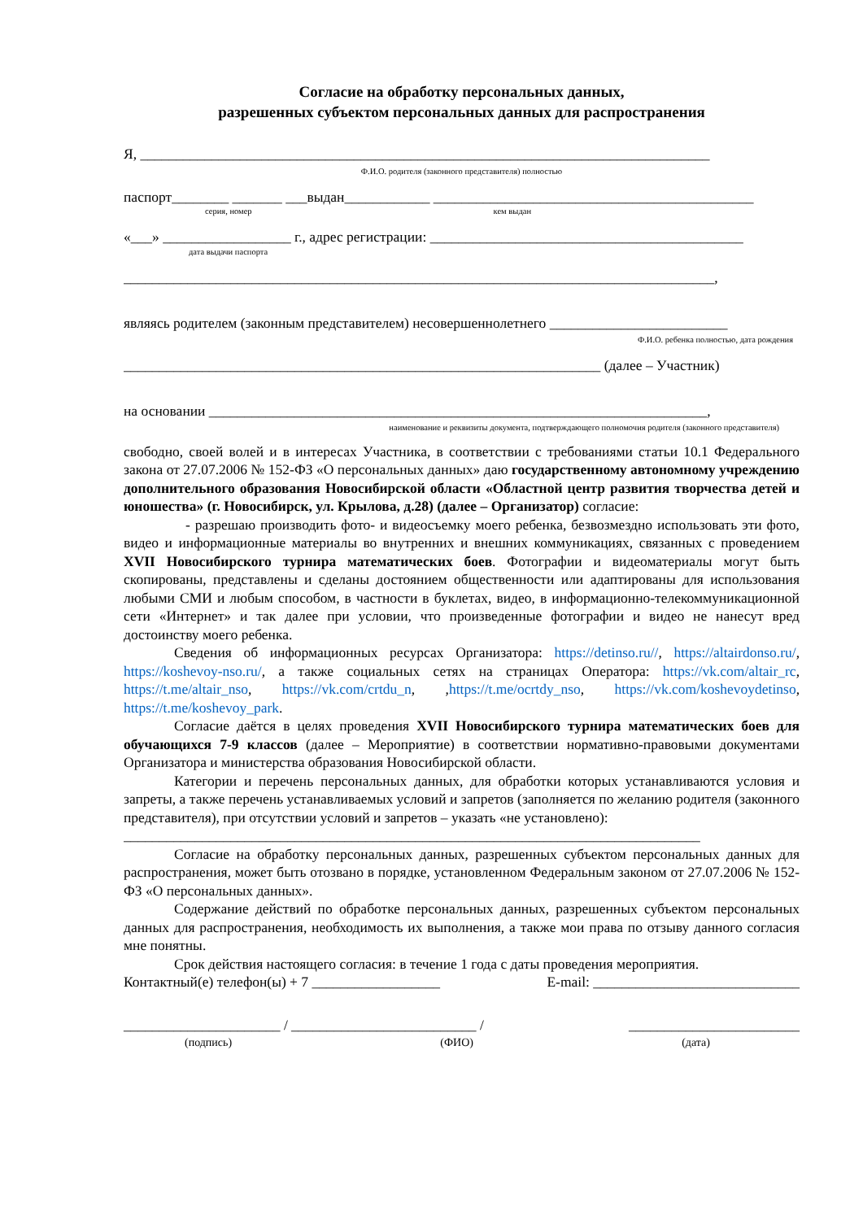Согласие на обработку персональных данных,
разрешенных субъектом персональных данных для распространения
Я, ________________________________________________________________________________
Ф.И.О. родителя (законного представителя) полностью
паспорт________ _______ ___выдан____________ _____________________________________________
серия, номер кем выдан
«___» __________________ г., адрес регистрации: ____________________________________________
дата выдачи паспорта
___________________________________________________________________________________,
являясь родителем (законным представителем) несовершеннолетнего _________________________
Ф.И.О. ребенка полностью, дата рождения
___________________________________________________________________ (далее – Участник)
на основании ______________________________________________________________________,
наименование и реквизиты документа, подтверждающего полномочия родителя (законного представителя)
свободно, своей волей и в интересах Участника, в соответствии с требованиями статьи 10.1 Федерального закона от 27.07.2006 № 152-ФЗ «О персональных данных» даю государственному автономному учреждению дополнительного образования Новосибирской области «Областной центр развития творчества детей и юношества» (г. Новосибирск, ул. Крылова, д.28) (далее – Организатор) согласие:
- разрешаю производить фото- и видеосъемку моего ребенка, безвозмездно использовать эти фото, видео и информационные материалы во внутренних и внешних коммуникациях, связанных с проведением XVII Новосибирского турнира математических боев. Фотографии и видеоматериалы могут быть скопированы, представлены и сделаны достоянием общественности или адаптированы для использования любыми СМИ и любым способом, в частности в буклетах, видео, в информационно-телекоммуникационной сети «Интернет» и так далее при условии, что произведенные фотографии и видео не нанесут вред достоинству моего ребенка.
Сведения об информационных ресурсах Организатора: https://detinso.ru//, https://altairdonso.ru/, https://koshevoy-nso.ru/, а также социальных сетях на страницах Оператора: https://vk.com/altair_rc, https://t.me/altair_nso, https://vk.com/crtdu_n, ,https://t.me/ocrtdy_nso, https://vk.com/koshevoydetinso, https://t.me/koshevoy_park.
Согласие даётся в целях проведения XVII Новосибирского турнира математических боев для обучающихся 7-9 классов (далее – Мероприятие) в соответствии нормативно-правовыми документами Организатора и министерства образования Новосибирской области.
Категории и перечень персональных данных, для обработки которых устанавливаются условия и запреты, а также перечень устанавливаемых условий и запретов (заполняется по желанию родителя (законного представителя), при отсутствии условий и запретов – указать «не установлено):
_________________________________________________________________________________
Согласие на обработку персональных данных, разрешенных субъектом персональных данных для распространения, может быть отозвано в порядке, установленном Федеральным законом от 27.07.2006 № 152-ФЗ «О персональных данных».
Содержание действий по обработке персональных данных, разрешенных субъектом персональных данных для распространения, необходимость их выполнения, а также мои права по отзыву данного согласия мне понятны.
Срок действия настоящего согласия: в течение 1 года с даты проведения мероприятия.
Контактный(е) телефон(ы) + 7 __________________ E-mail: _____________________________
______________________ / __________________________ / ________________________
(подпись) (ФИО) (дата)